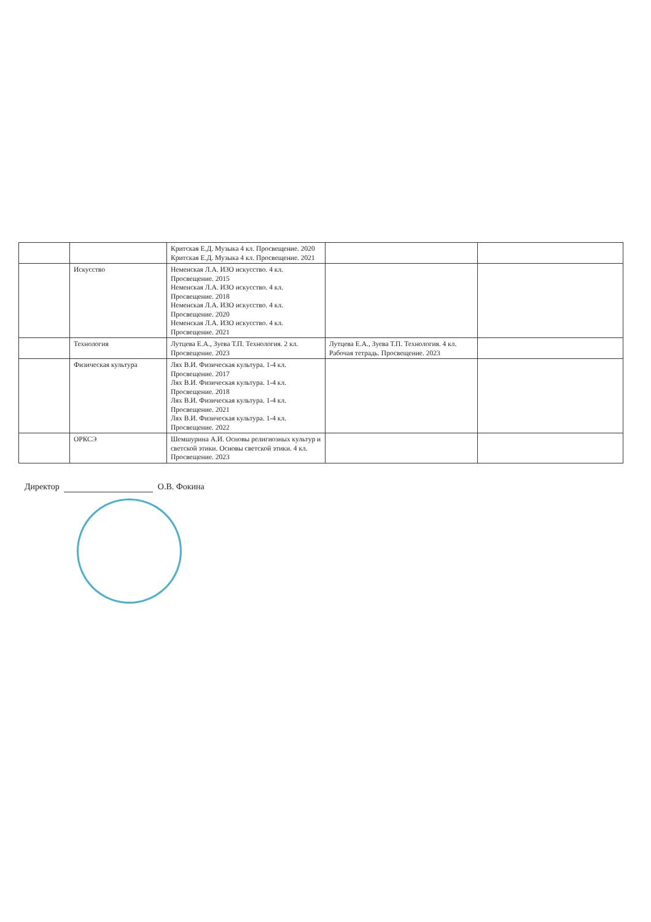| | | Критская Е.Д. Музыка 4 кл. Просвещение. 2020 Критская Е.Д. Музыка 4 кл. Просвещение. 2021 | | |
| | Искусство | Неменская Л.А. ИЗО искусство. 4 кл. Просвещение. 2015 Неменская Л.А. ИЗО искусство. 4 кл. Просвещение. 2018 Неменская Л.А. ИЗО искусство. 4 кл. Просвещение. 2020 Неменская Л.А. ИЗО искусство. 4 кл. Просвещение. 2021 | | |
| | Технология | Лутцева Е.А., Зуева Т.П. Технология. 2 кл. Просвещение. 2023 | Лутцева Е.А., Зуева Т.П. Технология. 4 кл. Рабочая тетрадь. Просвещение. 2023 | |
| | Физическая культура | Лях В.И. Физическая культура. 1-4 кл. Просвещение. 2017 Лях В.И. Физическая культура. 1-4 кл. Просвещение. 2018 Лях В.И. Физическая культура. 1-4 кл. Просвещение. 2021 Лях В.И. Физическая культура. 1-4 кл. Просвещение. 2022 | | |
| | ОРКСЭ | Шемшурина А.И. Основы религиозных культур и светской этики. Основы светской этики. 4 кл. Просвещение. 2023 | | |
Директор О.В. Фокина